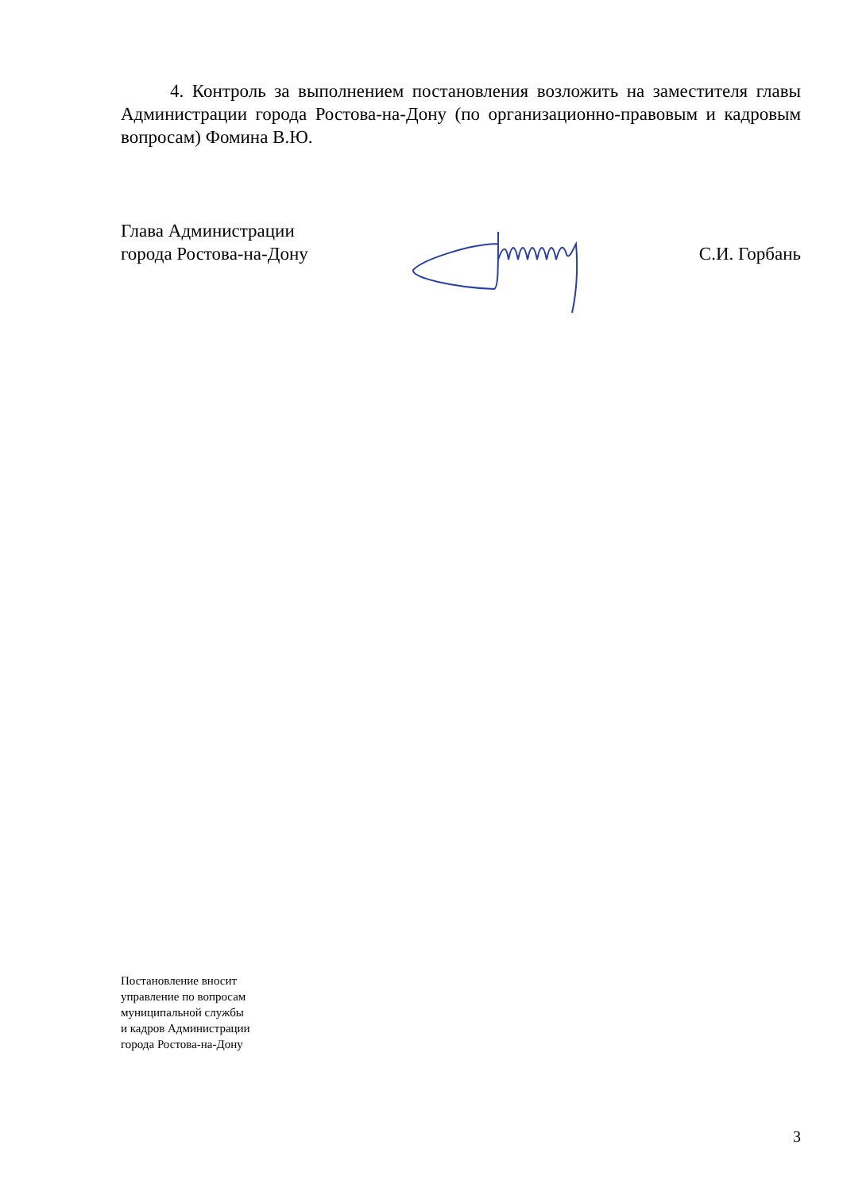4. Контроль за выполнением постановления возложить на заместителя главы Администрации города Ростова-на-Дону (по организационно-правовым и кадровым вопросам) Фомина В.Ю.
Глава Администрации
города Ростова-на-Дону
С.И. Горбань
Постановление вносит
управление по вопросам
муниципальной службы
и кадров Администрации
города Ростова-на-Дону
3